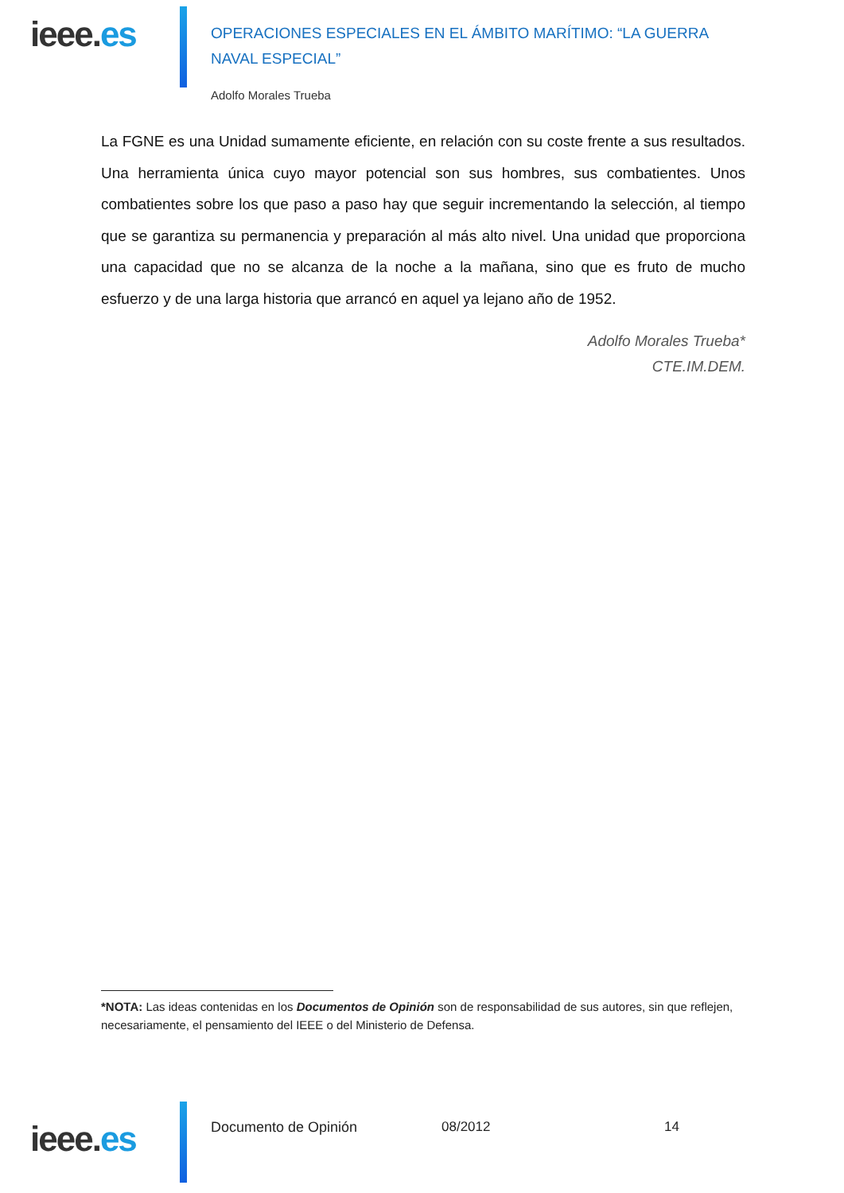ieee.es
OPERACIONES ESPECIALES EN EL ÁMBITO MARÍTIMO: “LA GUERRA NAVAL ESPECIAL”
Adolfo Morales Trueba
La FGNE es una Unidad sumamente eficiente, en relación con su coste frente a sus resultados. Una herramienta única cuyo mayor potencial son sus hombres, sus combatientes. Unos combatientes sobre los que paso a paso hay que seguir incrementando la selección, al tiempo que se garantiza su permanencia y preparación al más alto nivel. Una unidad que proporciona una capacidad que no se alcanza de la noche a la mañana, sino que es fruto de mucho esfuerzo y de una larga historia que arrancó en aquel ya lejano año de 1952.
Adolfo Morales Trueba*
CTE.IM.DEM.
*NOTA: Las ideas contenidas en los Documentos de Opinión son de responsabilidad de sus autores, sin que reflejen, necesariamente, el pensamiento del IEEE o del Ministerio de Defensa.
ieee.es
Documento de Opinión 08/2012 14